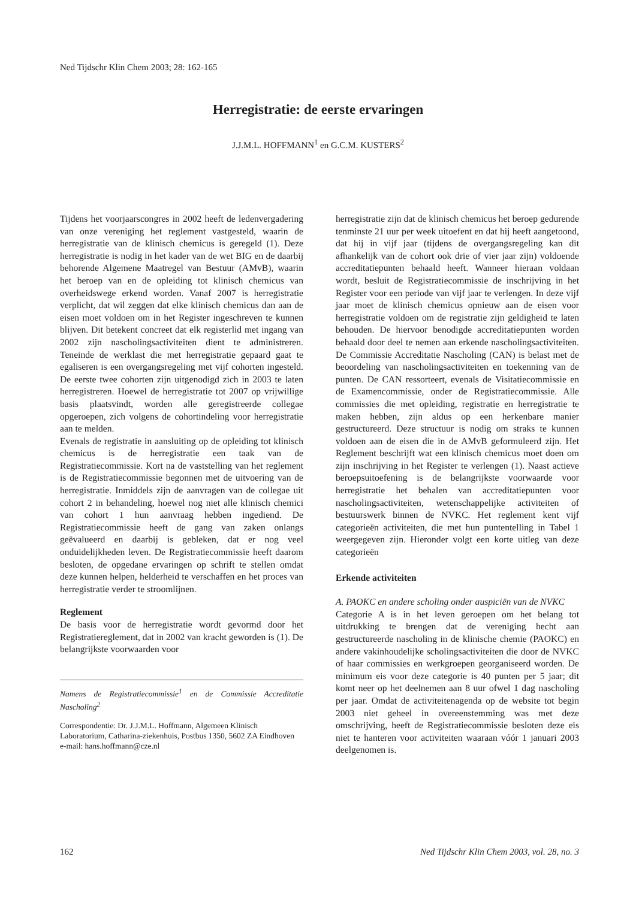Ned Tijdschr Klin Chem 2003; 28: 162-165
Herregistratie: de eerste ervaringen
J.J.M.L. HOFFMANN<sup>1</sup> en G.C.M. KUSTERS<sup>2</sup>
Tijdens het voorjaarscongres in 2002 heeft de ledenvergadering van onze vereniging het reglement vastgesteld, waarin de herregistratie van de klinisch chemicus is geregeld (1). Deze herregistratie is nodig in het kader van de wet BIG en de daarbij behorende Algemene Maatregel van Bestuur (AMvB), waarin het beroep van en de opleiding tot klinisch chemicus van overheidswege erkend worden. Vanaf 2007 is herregistratie verplicht, dat wil zeggen dat elke klinisch chemicus dan aan de eisen moet voldoen om in het Register ingeschreven te kunnen blijven. Dit betekent concreet dat elk registerlid met ingang van 2002 zijn nascholingsactiviteiten dient te administreren. Teneinde de werklast die met herregistratie gepaard gaat te egaliseren is een overgangsregeling met vijf cohorten ingesteld. De eerste twee cohorten zijn uitgenodigd zich in 2003 te laten herregistreren. Hoewel de herregistratie tot 2007 op vrijwillige basis plaatsvindt, worden alle geregistreerde collegae opgeroepen, zich volgens de cohortindeling voor herregistratie aan te melden.
Evenals de registratie in aansluiting op de opleiding tot klinisch chemicus is de herregistratie een taak van de Registratiecommissie. Kort na de vaststelling van het reglement is de Registratiecommissie begonnen met de uitvoering van de herregistratie. Inmiddels zijn de aanvragen van de collegae uit cohort 2 in behandeling, hoewel nog niet alle klinisch chemici van cohort 1 hun aanvraag hebben ingediend. De Registratiecommissie heeft de gang van zaken onlangs geëvalueerd en daarbij is gebleken, dat er nog veel onduidelijkheden leven. De Registratiecommissie heeft daarom besloten, de opgedane ervaringen op schrift te stellen omdat deze kunnen helpen, helderheid te verschaffen en het proces van herregistratie verder te stroomlijnen.
Reglement
De basis voor de herregistratie wordt gevormd door het Registratiereglement, dat in 2002 van kracht geworden is (1). De belangrijkste voorwaarden voor
Namens de Registratiecommissie<sup>1</sup> en de Commissie Accreditatie Nascholing<sup>2</sup>
Correspondentie: Dr. J.J.M.L. Hoffmann, Algemeen Klinisch Laboratorium, Catharina-ziekenhuis, Postbus 1350, 5602 ZA Eindhoven
e-mail: hans.hoffmann@cze.nl
herregistratie zijn dat de klinisch chemicus het beroep gedurende tenminste 21 uur per week uitoefent en dat hij heeft aangetoond, dat hij in vijf jaar (tijdens de overgangsregeling kan dit afhankelijk van de cohort ook drie of vier jaar zijn) voldoende accreditatiepunten behaald heeft. Wanneer hieraan voldaan wordt, besluit de Registratiecommissie de inschrijving in het Register voor een periode van vijf jaar te verlengen. In deze vijf jaar moet de klinisch chemicus opnieuw aan de eisen voor herregistratie voldoen om de registratie zijn geldigheid te laten behouden. De hiervoor benodigde accreditatiepunten worden behaald door deel te nemen aan erkende nascholingsactiviteiten. De Commissie Accreditatie Nascholing (CAN) is belast met de beoordeling van nascholingsactiviteiten en toekenning van de punten. De CAN ressorteert, evenals de Visitatiecommissie en de Examencommissie, onder de Registratiecommissie. Alle commissies die met opleiding, registratie en herregistratie te maken hebben, zijn aldus op een herkenbare manier gestructureerd. Deze structuur is nodig om straks te kunnen voldoen aan de eisen die in de AMvB geformuleerd zijn. Het Reglement beschrijft wat een klinisch chemicus moet doen om zijn inschrijving in het Register te verlengen (1). Naast actieve beroepsuitoefening is de belangrijkste voorwaarde voor herregistratie het behalen van accreditatiepunten voor nascholingsactiviteiten, wetenschappelijke activiteiten of bestuurswerk binnen de NVKC. Het reglement kent vijf categorieën activiteiten, die met hun puntentelling in Tabel 1 weergegeven zijn. Hieronder volgt een korte uitleg van deze categorieën
Erkende activiteiten
A. PAOKC en andere scholing onder auspiciën van de NVKC
Categorie A is in het leven geroepen om het belang tot uitdrukking te brengen dat de vereniging hecht aan gestructureerde nascholing in de klinische chemie (PAOKC) en andere vakinhoudelijke scholingsactiviteiten die door de NVKC of haar commissies en werkgroepen georganiseerd worden. De minimum eis voor deze categorie is 40 punten per 5 jaar; dit komt neer op het deelnemen aan 8 uur ofwel 1 dag nascholing per jaar. Omdat de activiteitenagenda op de website tot begin 2003 niet geheel in overeenstemming was met deze omschrijving, heeft de Registratiecommissie besloten deze eis niet te hanteren voor activiteiten waaraan vóór 1 januari 2003 deelgenomen is.
162 Ned Tijdschr Klin Chem 2003, vol. 28, no. 3